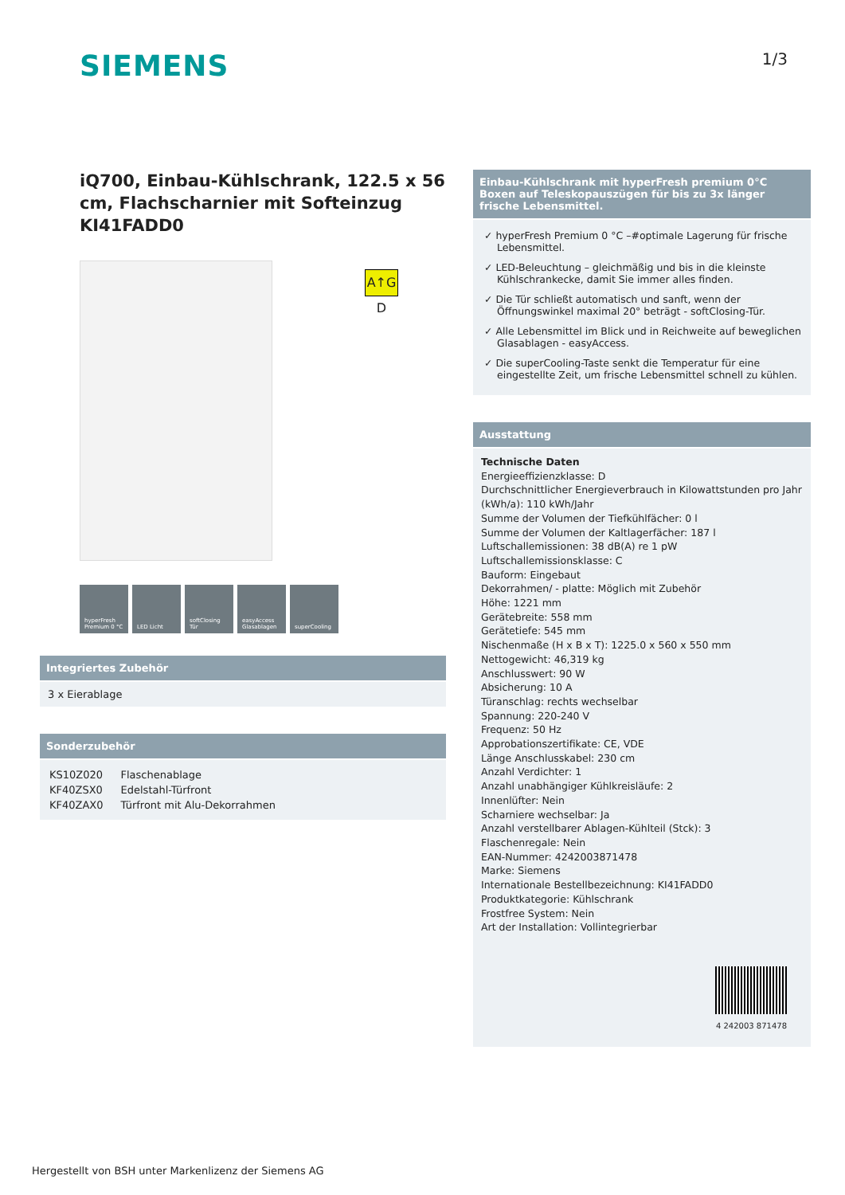SIEMENS
1/3
A↑G D
iQ700, Einbau-Kühlschrank, 122.5 x 56 cm, Flachscharnier mit Softeinzug KI41FADD0
hyperFresh Premium 0 °C
LED Licht softClosing Tür
easyAccess Glasablagen
superCooling
Integriertes Zubehör
3 x Eierablage
Sonderzubehör
| KS10Z020 | Flaschenablage |
| KF40ZSX0 | Edelstahl-Türfront |
| KF40ZAX0 | Türfront mit Alu-Dekorrahmen |
Einbau-Kühlschrank mit hyperFresh premium 0°C Boxen auf Teleskopauszügen für bis zu 3x länger frische Lebensmittel.
✓ hyperFresh Premium 0 °C –#optimale Lagerung für frische Lebensmittel.
✓ LED-Beleuchtung – gleichmäßig und bis in die kleinste Kühlschrankecke, damit Sie immer alles finden.
✓ Die Tür schließt automatisch und sanft, wenn der Öffnungswinkel maximal 20° beträgt - softClosing-Tür.
✓ Alle Lebensmittel im Blick und in Reichweite auf beweglichen Glasablagen - easyAccess.
✓ Die superCooling-Taste senkt die Temperatur für eine eingestellte Zeit, um frische Lebensmittel schnell zu kühlen.
Ausstattung
Technische Daten
Energieeffizienzklasse: D
Durchschnittlicher Energieverbrauch in Kilowattstunden pro Jahr (kWh/a): 110 kWh/Jahr
Summe der Volumen der Tiefkühlfächer: 0 l
Summe der Volumen der Kaltlagerfächer: 187 l
Luftschallemissionen: 38 dB(A) re 1 pW
Luftschallemissionsklasse: C
Bauform: Eingebaut
Dekorrahmen/ - platte: Möglich mit Zubehör
Höhe: 1221 mm
Gerätebreite: 558 mm
Gerätetiefe: 545 mm
Nischenmaße (H x B x T): 1225.0 x 560 x 550 mm
Nettogewicht: 46,319 kg
Anschlusswert: 90 W
Absicherung: 10 A
Türanschlag: rechts wechselbar
Spannung: 220-240 V
Frequenz: 50 Hz
Approbationszertifikate: CE, VDE
Länge Anschlusskabel: 230 cm
Anzahl Verdichter: 1
Anzahl unabhängiger Kühlkreisläufe: 2
Innenlüfter: Nein
Scharniere wechselbar: Ja
Anzahl verstellbarer Ablagen-Kühlteil (Stck): 3
Flaschenregale: Nein
EAN-Nummer: 4242003871478
Marke: Siemens
Internationale Bestellbezeichnung: KI41FADD0
Produktkategorie: Kühlschrank
Frostfree System: Nein
Art der Installation: Vollintegrierbar
4 242003 871478
Hergestellt von BSH unter Markenlizenz der Siemens AG